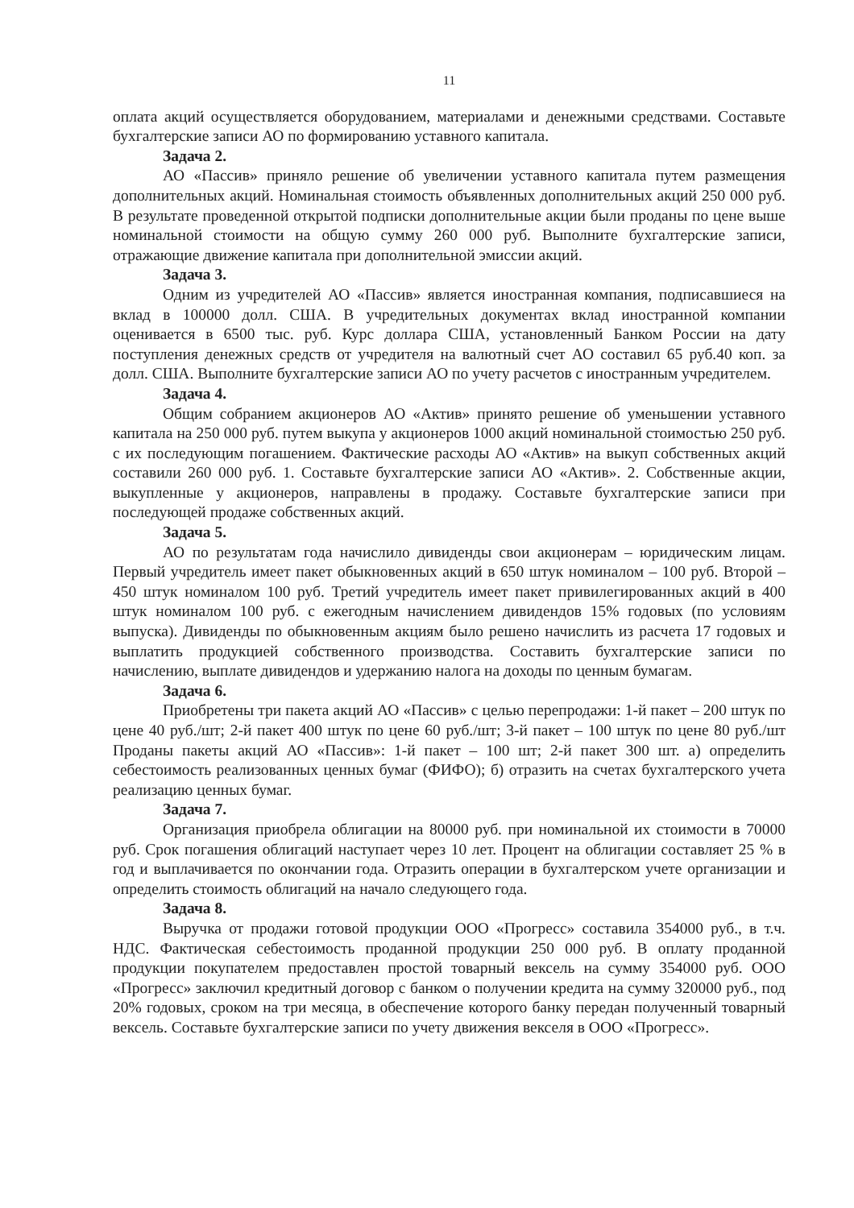11
оплата акций осуществляется оборудованием, материалами и денежными средствами. Составьте бухгалтерские записи АО по формированию уставного капитала.
Задача 2.
АО «Пассив» приняло решение об увеличении уставного капитала путем размещения дополнительных акций. Номинальная стоимость объявленных дополнительных акций 250 000 руб. В результате проведенной открытой подписки дополнительные акции были проданы по цене выше номинальной стоимости на общую сумму 260 000 руб. Выполните бухгалтерские записи, отражающие движение капитала при дополнительной эмиссии акций.
Задача 3.
Одним из учредителей АО «Пассив» является иностранная компания, подписавшиеся на вклад в 100000 долл. США. В учредительных документах вклад иностранной компании оценивается в 6500 тыс. руб. Курс доллара США, установленный Банком России на дату поступления денежных средств от учредителя на валютный счет АО составил 65 руб.40 коп. за долл. США. Выполните бухгалтерские записи АО по учету расчетов с иностранным учредителем.
Задача 4.
Общим собранием акционеров АО «Актив» принято решение об уменьшении уставного капитала на 250 000 руб. путем выкупа у акционеров 1000 акций номинальной стоимостью 250 руб. с их последующим погашением. Фактические расходы АО «Актив» на выкуп собственных акций составили 260 000 руб. 1. Составьте бухгалтерские записи АО «Актив». 2. Собственные акции, выкупленные у акционеров, направлены в продажу. Составьте бухгалтерские записи при последующей продаже собственных акций.
Задача 5.
АО по результатам года начислило дивиденды свои акционерам – юридическим лицам. Первый учредитель имеет пакет обыкновенных акций в 650 штук номиналом – 100 руб. Второй – 450 штук номиналом 100 руб. Третий учредитель имеет пакет привилегированных акций в 400 штук номиналом 100 руб. с ежегодным начислением дивидендов 15% годовых (по условиям выпуска). Дивиденды по обыкновенным акциям было решено начислить из расчета 17 годовых и выплатить продукцией собственного производства. Составить бухгалтерские записи по начислению, выплате дивидендов и удержанию налога на доходы по ценным бумагам.
Задача 6.
Приобретены три пакета акций АО «Пассив» с целью перепродажи: 1-й пакет – 200 штук по цене 40 руб./шт; 2-й пакет 400 штук по цене 60 руб./шт; 3-й пакет – 100 штук по цене 80 руб./шт Проданы пакеты акций АО «Пассив»: 1-й пакет – 100 шт; 2-й пакет 300 шт. а) определить себестоимость реализованных ценных бумаг (ФИФО); б) отразить на счетах бухгалтерского учета реализацию ценных бумаг.
Задача 7.
Организация приобрела облигации на 80000 руб. при номинальной их стоимости в 70000 руб. Срок погашения облигаций наступает через 10 лет. Процент на облигации составляет 25 % в год и выплачивается по окончании года. Отразить операции в бухгалтерском учете организации и определить стоимость облигаций на начало следующего года.
Задача 8.
Выручка от продажи готовой продукции ООО «Прогресс» составила 354000 руб., в т.ч. НДС. Фактическая себестоимость проданной продукции 250 000 руб. В оплату проданной продукции покупателем предоставлен простой товарный вексель на сумму 354000 руб. ООО «Прогресс» заключил кредитный договор с банком о получении кредита на сумму 320000 руб., под 20% годовых, сроком на три месяца, в обеспечение которого банку передан полученный товарный вексель. Составьте бухгалтерские записи по учету движения векселя в ООО «Прогресс».